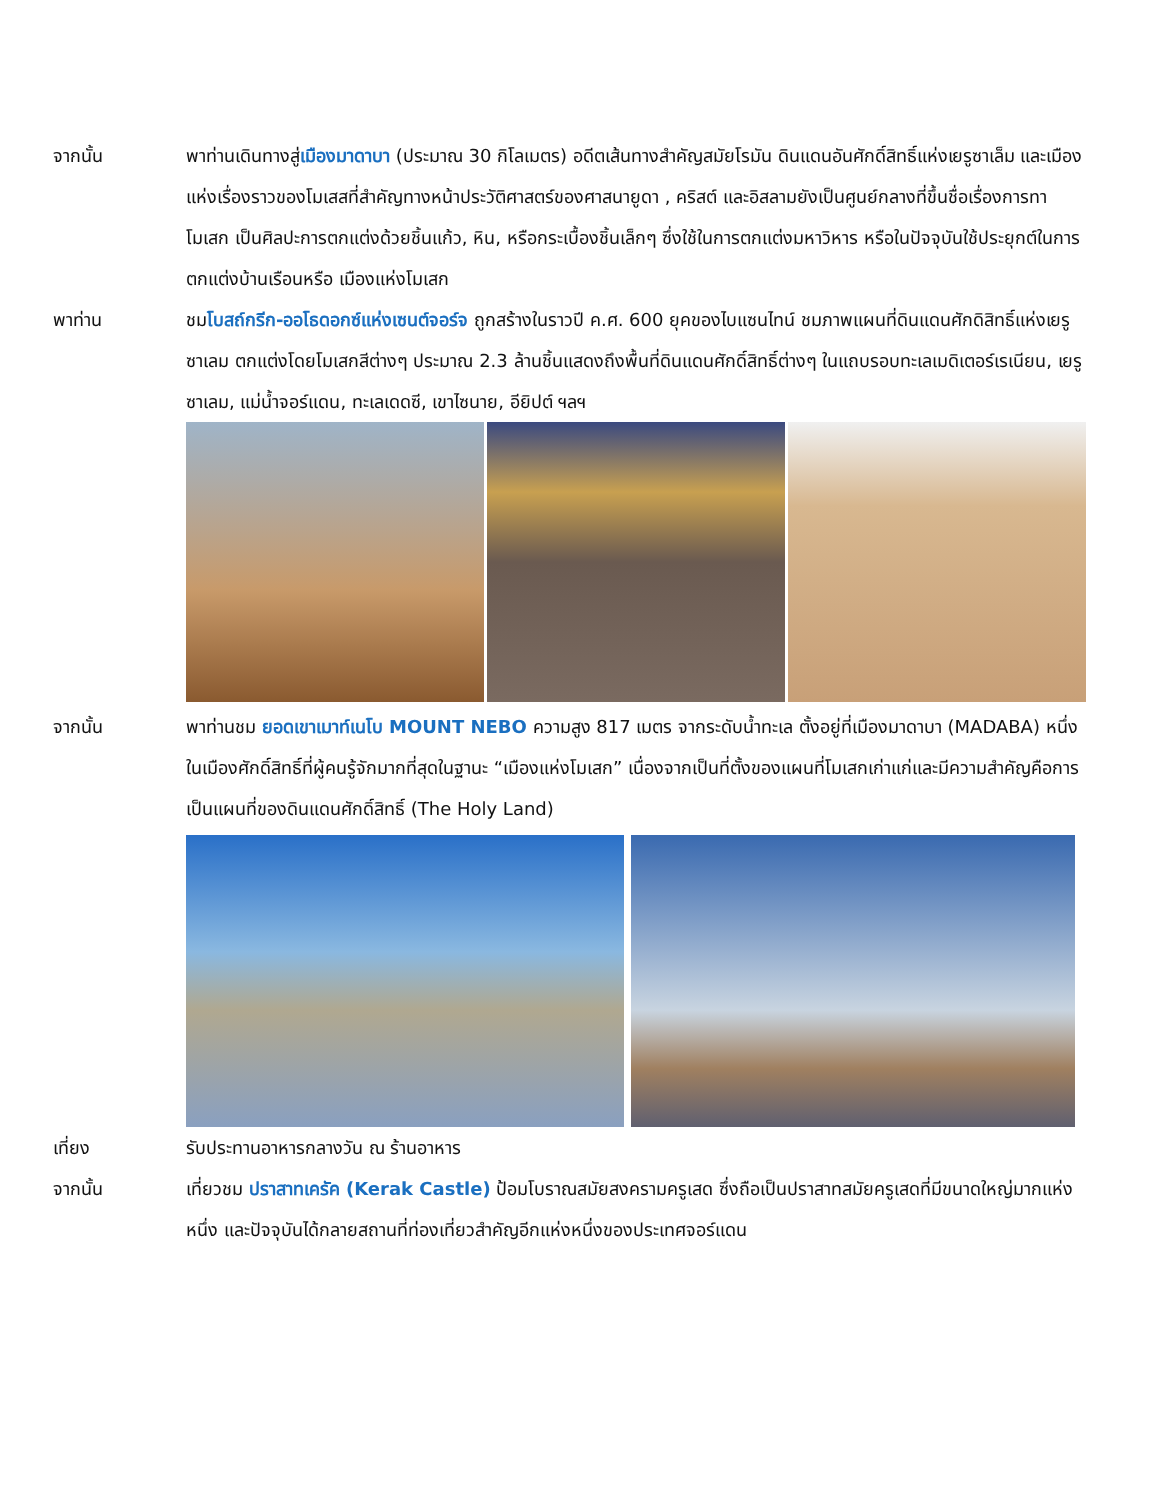จากนั้น พาท่านเดินทางสู่เมืองมาดาบา (ประมาณ 30 กิโลเมตร) อดีตเส้นทางสำคัญสมัยโรมัน ดินแดนอันศักดิ์สิทธิ์แห่งเยรูซาเล็ม และเมืองแห่งเรื่องราวของโมเสสที่สำคัญทางหน้าประวัติศาสตร์ของศาสนายูดา , คริสต์ และอิสลามยังเป็นศูนย์กลางที่ขึ้นชื่อเรื่องการทาโมเสก เป็นศิลปะการตกแต่งด้วยชิ้นแก้ว, หิน, หรือกระเบื้องชิ้นเล็กๆ ซึ่งใช้ในการตกแต่งมหาวิหาร หรือในปัจจุบันใช้ประยุกต์ในการตกแต่งบ้านเรือนหรือ เมืองแห่งโมเสก
พาท่าน ชมโบสถ์กรีก-ออโธดอกซ์แห่งเซนต์จอร์จ ถูกสร้างในราวปี ค.ศ. 600 ยุคของไบแซนไทน์ ชมภาพแผนที่ดินแดนศักดิสิทธิ์แห่งเยรูซาเลม ตกแต่งโดยโมเสกสีต่างๆ ประมาณ 2.3 ล้านชิ้นแสดงถึงพื้นที่ดินแดนศักดิ์สิทธิ์ต่างๆ ในแถบรอบทะเลเมดิเตอร์เรเนียน, เยรูซาเลม, แม่น้ำจอร์แดน, ทะเลเดดซี, เขาไซนาย, อียิปต์ ฯลฯ
จากนั้น พาท่านชม ยอดเขาเมาท์เนโบ MOUNT NEBO ความสูง 817 เมตร จากระดับน้ำทะเล ตั้งอยู่ที่เมืองมาดาบา (MADABA) หนึ่งในเมืองศักดิ์สิทธิ์ที่ผู้คนรู้จักมากที่สุดในฐานะ “เมืองแห่งโมเสก” เนื่องจากเป็นที่ตั้งของแผนที่โมเสกเก่าแก่และมีความสำคัญคือการเป็นแผนที่ของดินแดนศักดิ์สิทธิ์ (The Holy Land)
เที่ยง รับประทานอาหารกลางวัน ณ ร้านอาหาร
จากนั้น เที่ยวชม ปราสาทเครัค (Kerak Castle) ป้อมโบราณสมัยสงครามครูเสด ซึ่งถือเป็นปราสาทสมัยครูเสดที่มีขนาดใหญ่มากแห่งหนึ่ง และปัจจุบันได้กลายสถานที่ท่องเที่ยวสำคัญอีกแห่งหนึ่งของประเทศจอร์แดน